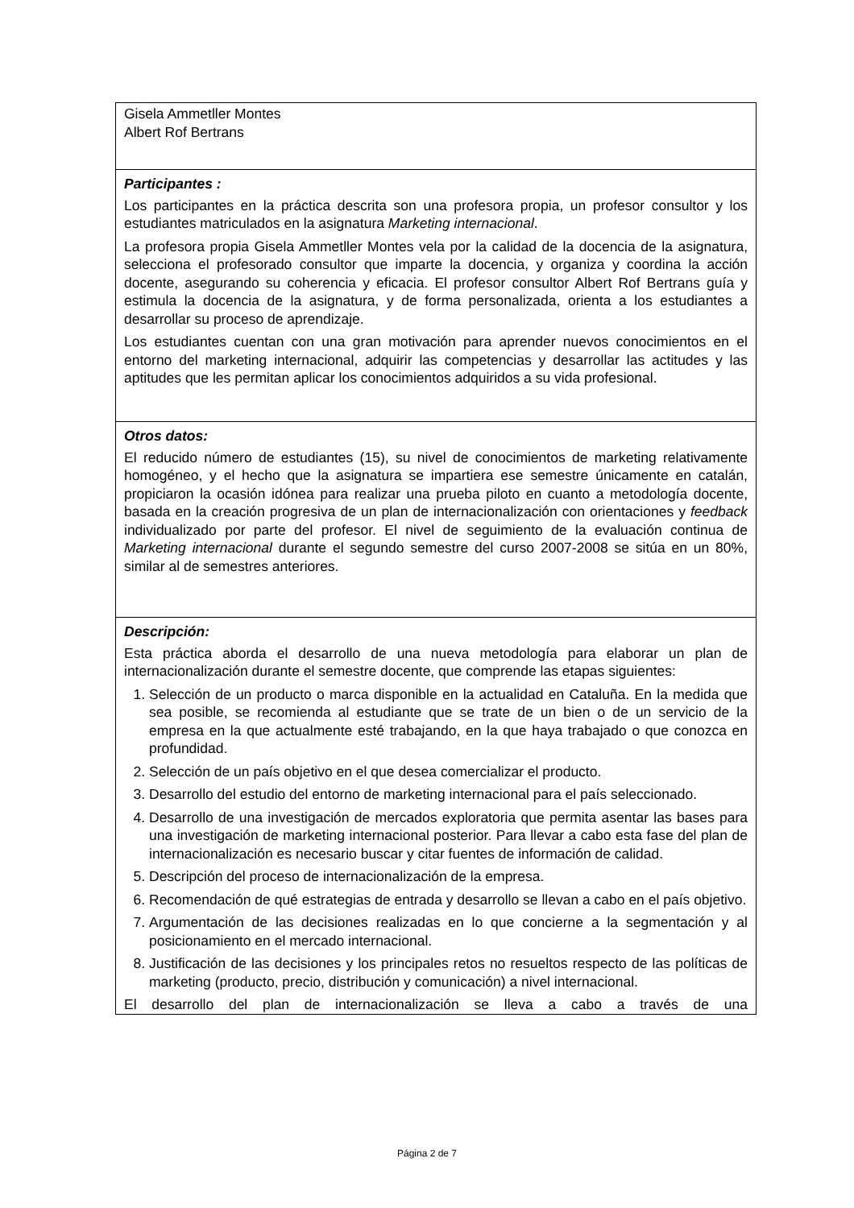Gisela Ammetller Montes
Albert Rof Bertrans
Participantes :
Los participantes en la práctica descrita son una profesora propia, un profesor consultor y los estudiantes matriculados en la asignatura Marketing internacional.
La profesora propia Gisela Ammetller Montes vela por la calidad de la docencia de la asignatura, selecciona el profesorado consultor que imparte la docencia, y organiza y coordina la acción docente, asegurando su coherencia y eficacia. El profesor consultor Albert Rof Bertrans guía y estimula la docencia de la asignatura, y de forma personalizada, orienta a los estudiantes a desarrollar su proceso de aprendizaje.
Los estudiantes cuentan con una gran motivación para aprender nuevos conocimientos en el entorno del marketing internacional, adquirir las competencias y desarrollar las actitudes y las aptitudes que les permitan aplicar los conocimientos adquiridos a su vida profesional.
Otros datos:
El reducido número de estudiantes (15), su nivel de conocimientos de marketing relativamente homogéneo, y el hecho que la asignatura se impartiera ese semestre únicamente en catalán, propiciaron la ocasión idónea para realizar una prueba piloto en cuanto a metodología docente, basada en la creación progresiva de un plan de internacionalización con orientaciones y feedback individualizado por parte del profesor. El nivel de seguimiento de la evaluación continua de Marketing internacional durante el segundo semestre del curso 2007-2008 se sitúa en un 80%, similar al de semestres anteriores.
Descripción:
Esta práctica aborda el desarrollo de una nueva metodología para elaborar un plan de internacionalización durante el semestre docente, que comprende las etapas siguientes:
1. Selección de un producto o marca disponible en la actualidad en Cataluña. En la medida que sea posible, se recomienda al estudiante que se trate de un bien o de un servicio de la empresa en la que actualmente esté trabajando, en la que haya trabajado o que conozca en profundidad.
2. Selección de un país objetivo en el que desea comercializar el producto.
3. Desarrollo del estudio del entorno de marketing internacional para el país seleccionado.
4. Desarrollo de una investigación de mercados exploratoria que permita asentar las bases para una investigación de marketing internacional posterior. Para llevar a cabo esta fase del plan de internacionalización es necesario buscar y citar fuentes de información de calidad.
5. Descripción del proceso de internacionalización de la empresa.
6. Recomendación de qué estrategias de entrada y desarrollo se llevan a cabo en el país objetivo.
7. Argumentación de las decisiones realizadas en lo que concierne a la segmentación y al posicionamiento en el mercado internacional.
8. Justificación de las decisiones y los principales retos no resueltos respecto de las políticas de marketing (producto, precio, distribución y comunicación) a nivel internacional.
El desarrollo del plan de internacionalización se lleva a cabo a través de una
Página 2 de 7